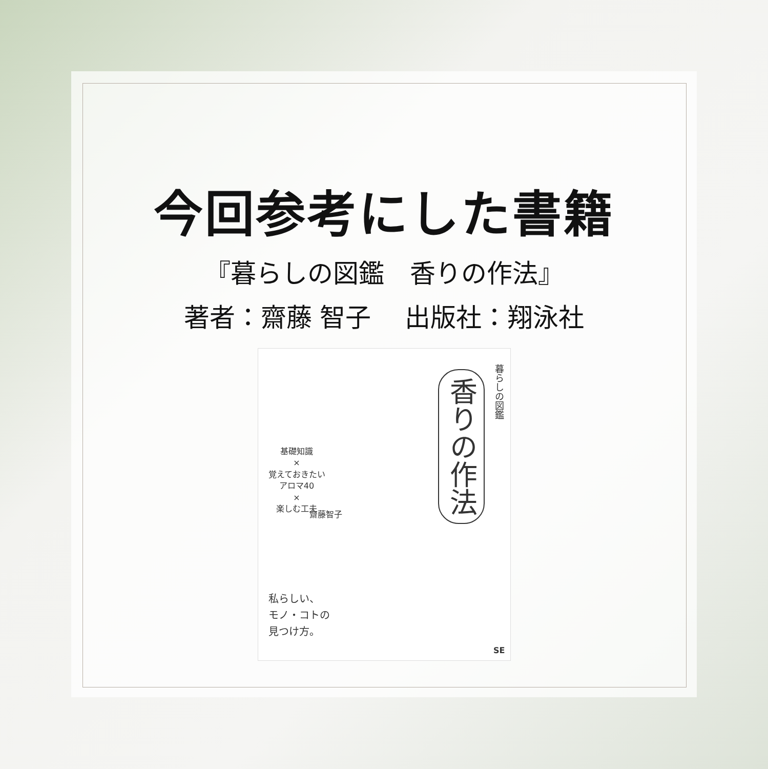今回参考にした書籍
『暮らしの図鑑　香りの作法』
著者：齋藤 智子　 出版社：翔泳社
暮らしの図鑑
香りの作法
基礎知識
×
覚えておきたい
アロマ40
×
楽しむ工夫
齋藤智子
私らしい、
モノ・コトの
見つけ方。
SE